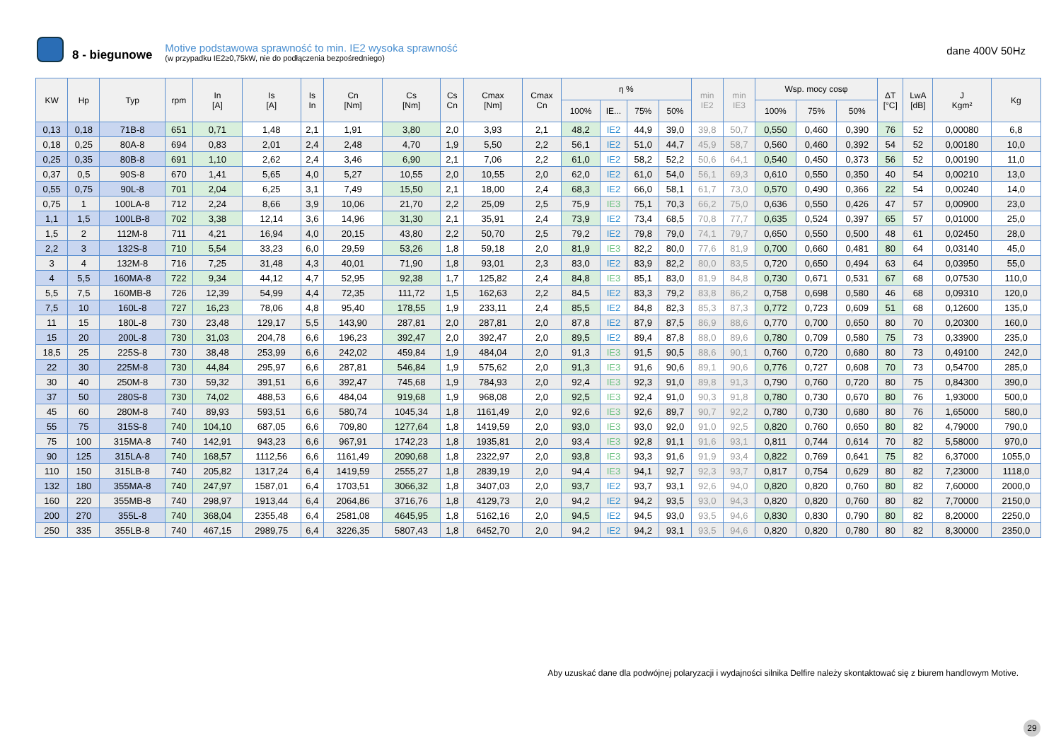8 - biegunowe
Motive podstawowa sprawność to min. IE2 wysoka sprawność
(w przypadku IE2≥0,75kW, nie do podłączenia bezpośredniego)
dane 400V 50Hz
| KW | Hp | Typ | rpm | In [A] | Is [A] | Is In | Cn [Nm] | Cs [Nm] | Cs Cn | Cmax [Nm] | Cmax Cn | η % | | | | min IE2 | min IE3 | Wsp. mocy cosφ | | | ΔT [°C] | LwA [dB] | J Kgm² | Kg |
| --- | --- | --- | --- | --- | --- | --- | --- | --- | --- | --- | --- | --- | --- | --- | --- | --- | --- | --- | --- | --- | --- | --- | --- | --- |
| | | | | | | | | | | | | 100% | IE... | 75% | 50% | | | 100% | 75% | 50% | | | | |
| 0,13 | 0,18 | 71B-8 | 651 | 0,71 | 1,48 | 2,1 | 1,91 | 3,80 | 2,0 | 3,93 | 2,1 | 48,2 | IE2 | 44,9 | 39,0 | 39,8 | 50,7 | 0,550 | 0,460 | 0,390 | 76 | 52 | 0,00080 | 6,8 |
| 0,18 | 0,25 | 80A-8 | 694 | 0,83 | 2,01 | 2,4 | 2,48 | 4,70 | 1,9 | 5,50 | 2,2 | 56,1 | IE2 | 51,0 | 44,7 | 45,9 | 58,7 | 0,560 | 0,460 | 0,392 | 54 | 52 | 0,00180 | 10,0 |
| 0,25 | 0,35 | 80B-8 | 691 | 1,10 | 2,62 | 2,4 | 3,46 | 6,90 | 2,1 | 7,06 | 2,2 | 61,0 | IE2 | 58,2 | 52,2 | 50,6 | 64,1 | 0,540 | 0,450 | 0,373 | 56 | 52 | 0,00190 | 11,0 |
| 0,37 | 0,5 | 90S-8 | 670 | 1,41 | 5,65 | 4,0 | 5,27 | 10,55 | 2,0 | 10,55 | 2,0 | 62,0 | IE2 | 61,0 | 54,0 | 56,1 | 69,3 | 0,610 | 0,550 | 0,350 | 40 | 54 | 0,00210 | 13,0 |
| 0,55 | 0,75 | 90L-8 | 701 | 2,04 | 6,25 | 3,1 | 7,49 | 15,50 | 2,1 | 18,00 | 2,4 | 68,3 | IE2 | 66,0 | 58,1 | 61,7 | 73,0 | 0,570 | 0,490 | 0,366 | 22 | 54 | 0,00240 | 14,0 |
| 0,75 | 1 | 100LA-8 | 712 | 2,24 | 8,66 | 3,9 | 10,06 | 21,70 | 2,2 | 25,09 | 2,5 | 75,9 | IE3 | 75,1 | 70,3 | 66,2 | 75,0 | 0,636 | 0,550 | 0,426 | 47 | 57 | 0,00900 | 23,0 |
| 1,1 | 1,5 | 100LB-8 | 702 | 3,38 | 12,14 | 3,6 | 14,96 | 31,30 | 2,1 | 35,91 | 2,4 | 73,9 | IE2 | 73,4 | 68,5 | 70,8 | 77,7 | 0,635 | 0,524 | 0,397 | 65 | 57 | 0,01000 | 25,0 |
| 1,5 | 2 | 112M-8 | 711 | 4,21 | 16,94 | 4,0 | 20,15 | 43,80 | 2,2 | 50,70 | 2,5 | 79,2 | IE2 | 79,8 | 79,0 | 74,1 | 79,7 | 0,650 | 0,550 | 0,500 | 48 | 61 | 0,02450 | 28,0 |
| 2,2 | 3 | 132S-8 | 710 | 5,54 | 33,23 | 6,0 | 29,59 | 53,26 | 1,8 | 59,18 | 2,0 | 81,9 | IE3 | 82,2 | 80,0 | 77,6 | 81,9 | 0,700 | 0,660 | 0,481 | 80 | 64 | 0,03140 | 45,0 |
| 3 | 4 | 132M-8 | 716 | 7,25 | 31,48 | 4,3 | 40,01 | 71,90 | 1,8 | 93,01 | 2,3 | 83,0 | IE2 | 83,9 | 82,2 | 80,0 | 83,5 | 0,720 | 0,650 | 0,494 | 63 | 64 | 0,03950 | 55,0 |
| 4 | 5,5 | 160MA-8 | 722 | 9,34 | 44,12 | 4,7 | 52,95 | 92,38 | 1,7 | 125,82 | 2,4 | 84,8 | IE3 | 85,1 | 83,0 | 81,9 | 84,8 | 0,730 | 0,671 | 0,531 | 67 | 68 | 0,07530 | 110,0 |
| 5,5 | 7,5 | 160MB-8 | 726 | 12,39 | 54,99 | 4,4 | 72,35 | 111,72 | 1,5 | 162,63 | 2,2 | 84,5 | IE2 | 83,3 | 79,2 | 83,8 | 86,2 | 0,758 | 0,698 | 0,580 | 46 | 68 | 0,09310 | 120,0 |
| 7,5 | 10 | 160L-8 | 727 | 16,23 | 78,06 | 4,8 | 95,40 | 178,55 | 1,9 | 233,11 | 2,4 | 85,5 | IE2 | 84,8 | 82,3 | 85,3 | 87,3 | 0,772 | 0,723 | 0,609 | 51 | 68 | 0,12600 | 135,0 |
| 11 | 15 | 180L-8 | 730 | 23,48 | 129,17 | 5,5 | 143,90 | 287,81 | 2,0 | 287,81 | 2,0 | 87,8 | IE2 | 87,9 | 87,5 | 86,9 | 88,6 | 0,770 | 0,700 | 0,650 | 80 | 70 | 0,20300 | 160,0 |
| 15 | 20 | 200L-8 | 730 | 31,03 | 204,78 | 6,6 | 196,23 | 392,47 | 2,0 | 392,47 | 2,0 | 89,5 | IE2 | 89,4 | 87,8 | 88,0 | 89,6 | 0,780 | 0,709 | 0,580 | 75 | 73 | 0,33900 | 235,0 |
| 18,5 | 25 | 225S-8 | 730 | 38,48 | 253,99 | 6,6 | 242,02 | 459,84 | 1,9 | 484,04 | 2,0 | 91,3 | IE3 | 91,5 | 90,5 | 88,6 | 90,1 | 0,760 | 0,720 | 0,680 | 80 | 73 | 0,49100 | 242,0 |
| 22 | 30 | 225M-8 | 730 | 44,84 | 295,97 | 6,6 | 287,81 | 546,84 | 1,9 | 575,62 | 2,0 | 91,3 | IE3 | 91,6 | 90,6 | 89,1 | 90,6 | 0,776 | 0,727 | 0,608 | 70 | 73 | 0,54700 | 285,0 |
| 30 | 40 | 250M-8 | 730 | 59,32 | 391,51 | 6,6 | 392,47 | 745,68 | 1,9 | 784,93 | 2,0 | 92,4 | IE3 | 92,3 | 91,0 | 89,8 | 91,3 | 0,790 | 0,760 | 0,720 | 80 | 75 | 0,84300 | 390,0 |
| 37 | 50 | 280S-8 | 730 | 74,02 | 488,53 | 6,6 | 484,04 | 919,68 | 1,9 | 968,08 | 2,0 | 92,5 | IE3 | 92,4 | 91,0 | 90,3 | 91,8 | 0,780 | 0,730 | 0,670 | 80 | 76 | 1,93000 | 500,0 |
| 45 | 60 | 280M-8 | 740 | 89,93 | 593,51 | 6,6 | 580,74 | 1045,34 | 1,8 | 1161,49 | 2,0 | 92,6 | IE3 | 92,6 | 89,7 | 90,7 | 92,2 | 0,780 | 0,730 | 0,680 | 80 | 76 | 1,65000 | 580,0 |
| 55 | 75 | 315S-8 | 740 | 104,10 | 687,05 | 6,6 | 709,80 | 1277,64 | 1,8 | 1419,59 | 2,0 | 93,0 | IE3 | 93,0 | 92,0 | 91,0 | 92,5 | 0,820 | 0,760 | 0,650 | 80 | 82 | 4,79000 | 790,0 |
| 75 | 100 | 315MA-8 | 740 | 142,91 | 943,23 | 6,6 | 967,91 | 1742,23 | 1,8 | 1935,81 | 2,0 | 93,4 | IE3 | 92,8 | 91,1 | 91,6 | 93,1 | 0,811 | 0,744 | 0,614 | 70 | 82 | 5,58000 | 970,0 |
| 90 | 125 | 315LA-8 | 740 | 168,57 | 1112,56 | 6,6 | 1161,49 | 2090,68 | 1,8 | 2322,97 | 2,0 | 93,8 | IE3 | 93,3 | 91,6 | 91,9 | 93,4 | 0,822 | 0,769 | 0,641 | 75 | 82 | 6,37000 | 1055,0 |
| 110 | 150 | 315LB-8 | 740 | 205,82 | 1317,24 | 6,4 | 1419,59 | 2555,27 | 1,8 | 2839,19 | 2,0 | 94,4 | IE3 | 94,1 | 92,7 | 92,3 | 93,7 | 0,817 | 0,754 | 0,629 | 80 | 82 | 7,23000 | 1118,0 |
| 132 | 180 | 355MA-8 | 740 | 247,97 | 1587,01 | 6,4 | 1703,51 | 3066,32 | 1,8 | 3407,03 | 2,0 | 93,7 | IE2 | 93,7 | 93,1 | 92,6 | 94,0 | 0,820 | 0,820 | 0,760 | 80 | 82 | 7,60000 | 2000,0 |
| 160 | 220 | 355MB-8 | 740 | 298,97 | 1913,44 | 6,4 | 2064,86 | 3716,76 | 1,8 | 4129,73 | 2,0 | 94,2 | IE2 | 94,2 | 93,5 | 93,0 | 94,3 | 0,820 | 0,820 | 0,760 | 80 | 82 | 7,70000 | 2150,0 |
| 200 | 270 | 355L-8 | 740 | 368,04 | 2355,48 | 6,4 | 2581,08 | 4645,95 | 1,8 | 5162,16 | 2,0 | 94,5 | IE2 | 94,5 | 93,0 | 93,5 | 94,6 | 0,830 | 0,830 | 0,790 | 80 | 82 | 8,20000 | 2250,0 |
| 250 | 335 | 355LB-8 | 740 | 467,15 | 2989,75 | 6,4 | 3226,35 | 5807,43 | 1,8 | 6452,70 | 2,0 | 94,2 | IE2 | 94,2 | 93,1 | 93,5 | 94,6 | 0,820 | 0,820 | 0,780 | 80 | 82 | 8,30000 | 2350,0 |
Aby uzuskać dane dla podwójnej polaryzacji i wydajności silnika Delfire należy skontaktować się z biurem handlowym Motive.
29